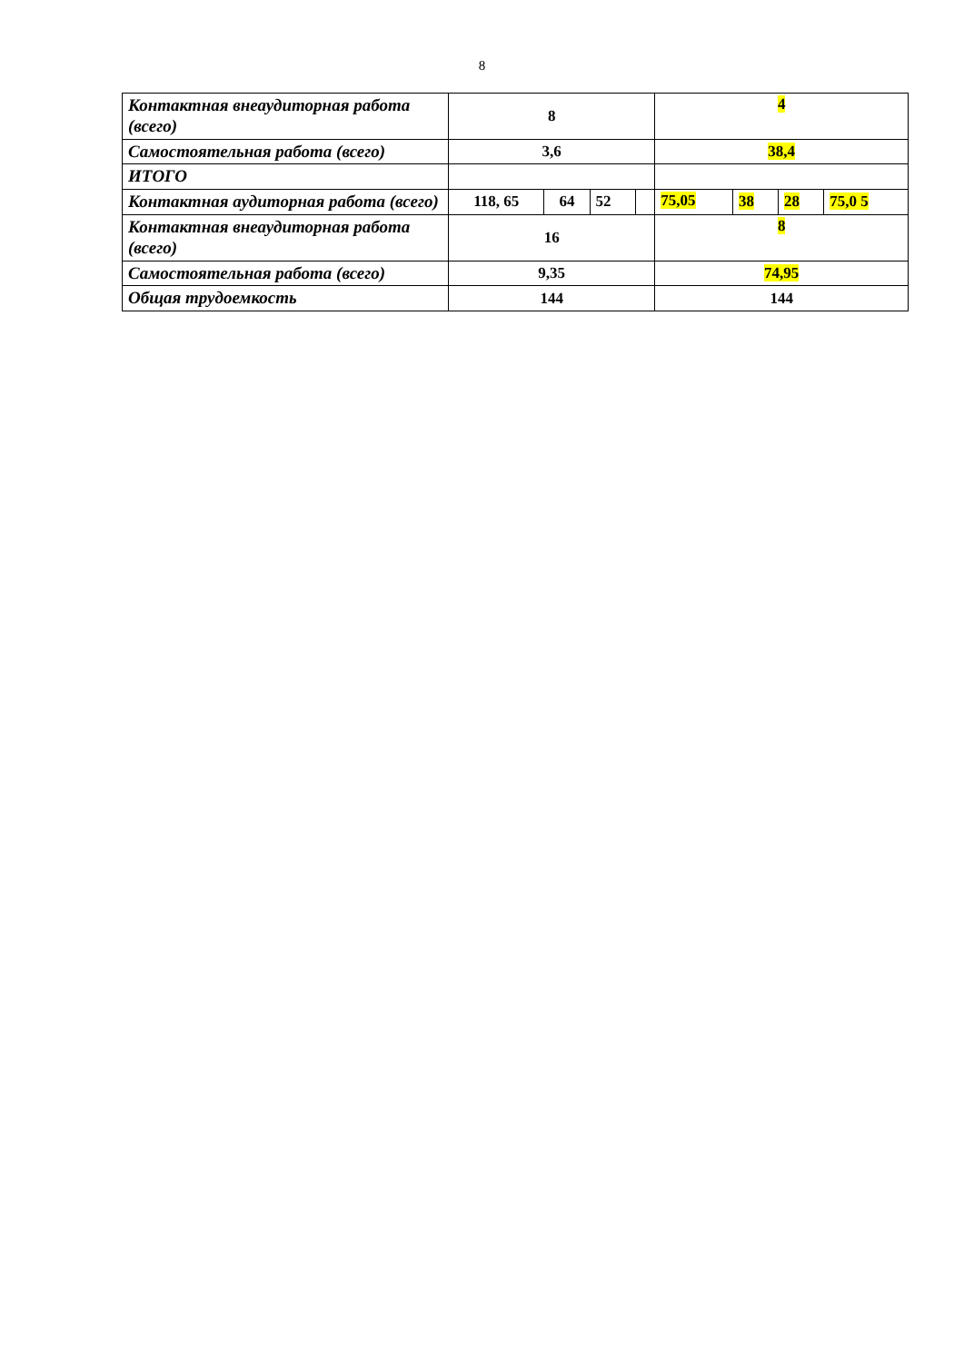8
| Контактная внеаудиторная работа (всего) | 8 | | | | 4 | | | |
| Самостоятельная работа (всего) | 3,6 | | | | 38,4 | | | |
| ИТОГО | | | | | | | | |
| Контактная аудиторная работа (всего) | 118, 65 | 64 | 52 | | 75,05 | 38 | 28 | 75,0 5 |
| Контактная внеаудиторная работа (всего) | 16 | | | | 8 | | | |
| Самостоятельная работа (всего) | 9,35 | | | | 74,95 | | | |
| Общая трудоемкость | 144 | | | | 144 | | | |